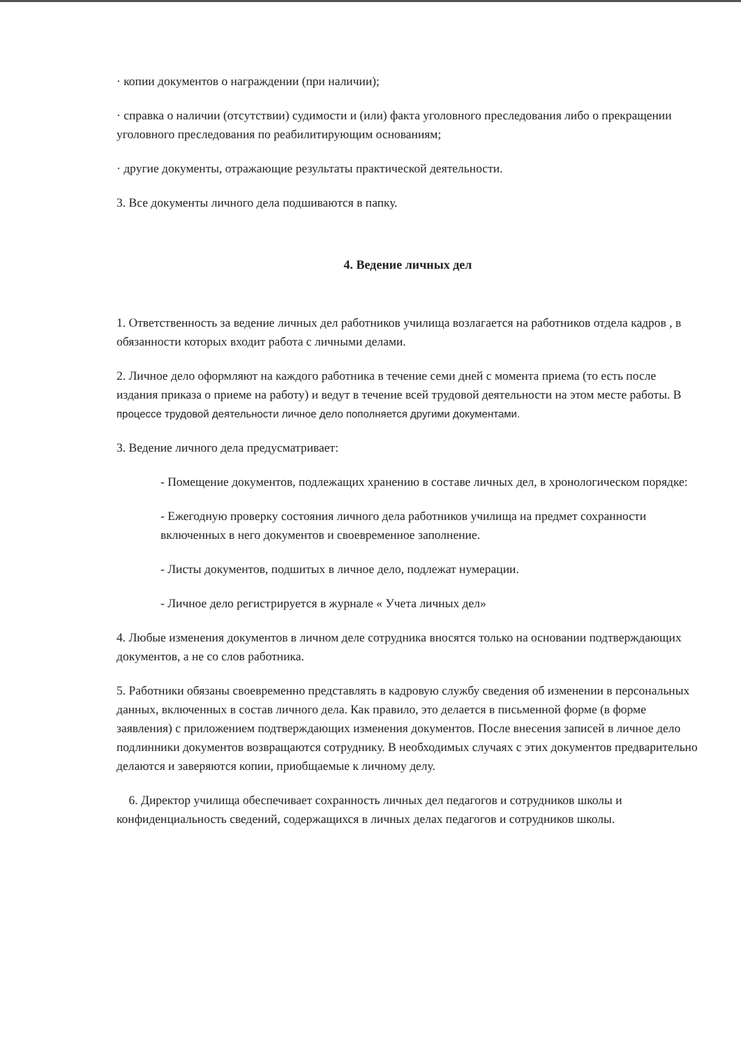· копии документов о награждении (при наличии);
· справка о наличии (отсутствии) судимости и (или) факта уголовного преследования либо о прекращении уголовного преследования по реабилитирующим основаниям;
· другие документы, отражающие результаты практической деятельности.
3. Все документы личного дела подшиваются в папку.
4. Ведение личных дел
1. Ответственность за ведение личных дел работников училища возлагается на работников отдела кадров , в обязанности которых входит работа с личными делами.
2. Личное дело оформляют на каждого работника в течение семи дней с момента приема (то есть после издания приказа о приеме на работу) и ведут в течение всей трудовой деятельности на этом месте работы. В процессе трудовой деятельности личное дело пополняется другими документами.
3. Ведение личного дела предусматривает:
- Помещение документов, подлежащих хранению в составе личных дел, в хронологическом порядке:
- Ежегодную проверку состояния личного дела работников училища на предмет сохранности включенных в него документов и своевременное заполнение.
- Листы документов, подшитых в личное дело, подлежат нумерации.
- Личное дело регистрируется в журнале « Учета личных дел»
4. Любые изменения документов в личном деле сотрудника вносятся только на основании подтверждающих документов, а не со слов работника.
5. Работники обязаны своевременно представлять в кадровую службу сведения об изменении в персональных данных, включенных в состав личного дела. Как правило, это делается в письменной форме (в форме заявления) с приложением подтверждающих изменения документов. После внесения записей в личное дело подлинники документов возвращаются сотруднику. В необходимых случаях с этих документов предварительно делаются и заверяются копии, приобщаемые к личному делу.
6. Директор училища обеспечивает сохранность личных дел педагогов и сотрудников школы и конфиденциальность сведений, содержащихся в личных делах педагогов и сотрудников школы.